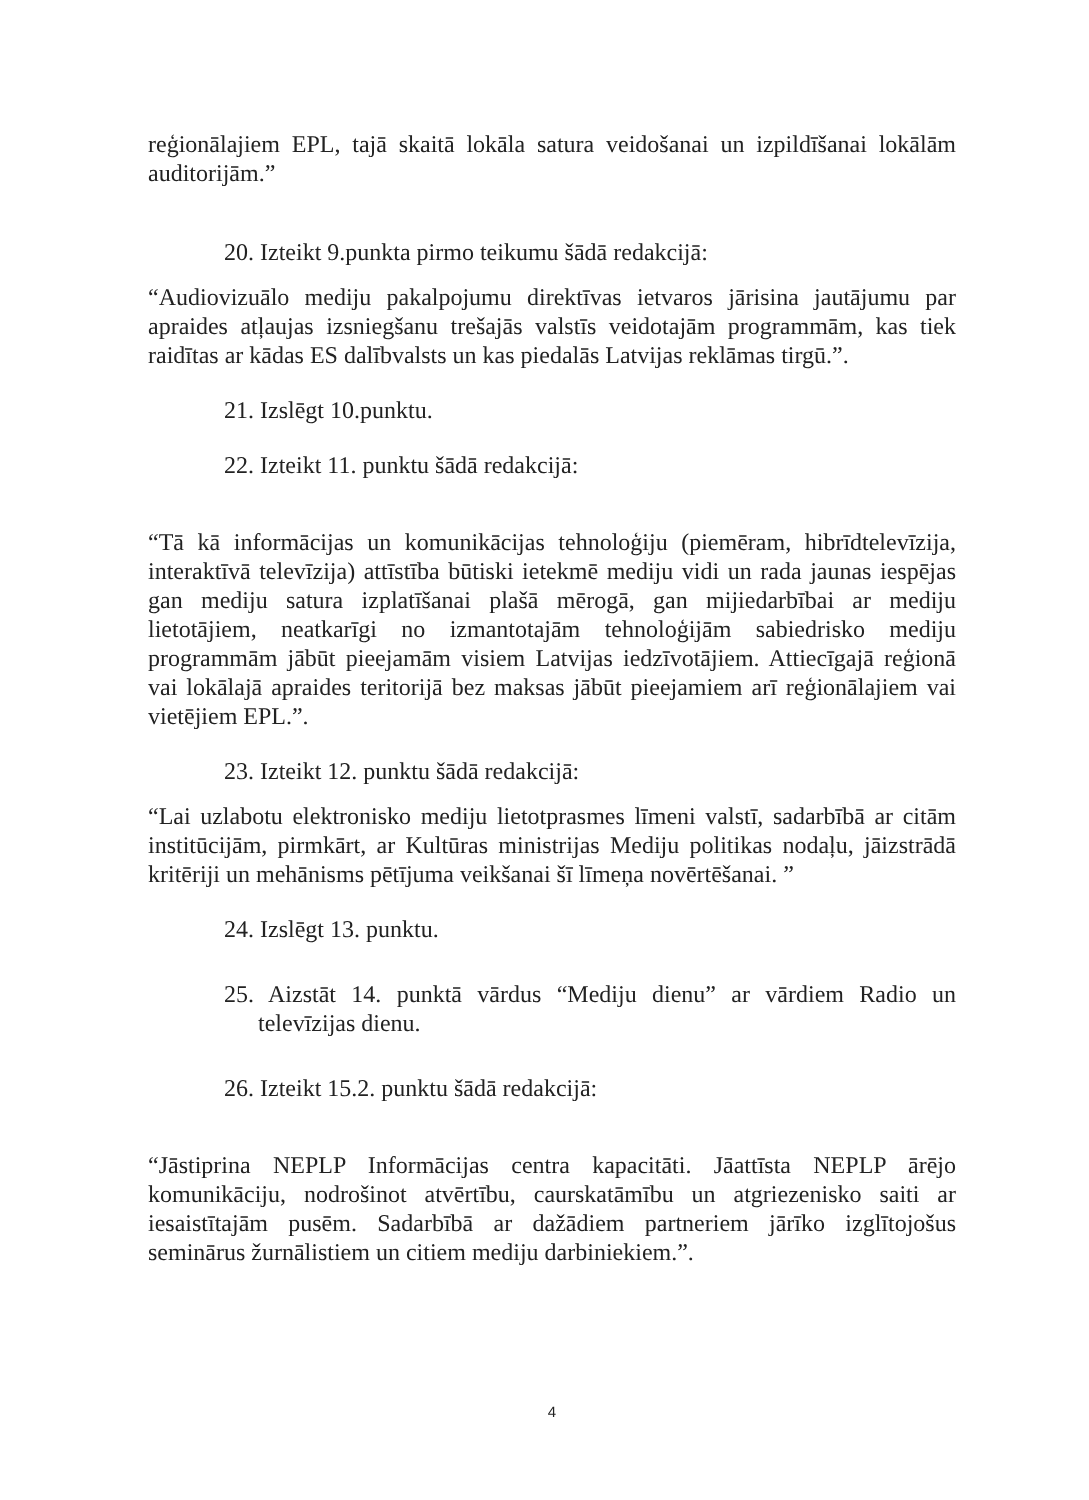reģionālajiem EPL, tajā skaitā lokāla satura veidošanai un izpildīšanai lokālām auditorijām.”
20. Izteikt 9.punkta pirmo teikumu šādā redakcijā:
“Audiovizuālo mediju pakalpojumu direktīvas ietvaros jārisina jautājumu par apraides atļaujas izsniegšanu trešajās valstīs veidotajām programmām, kas tiek raidītas ar kādas ES dalībvalsts un kas piedalās Latvijas reklāmas tirgū.”.
21. Izslēgt 10.punktu.
22. Izteikt 11. punktu šādā redakcijā:
“Tā kā informācijas un komunikācijas tehnoloģiju (piemēram, hibrīdtelevīzija, interaktīvā televīzija) attīstība būtiski ietekmē mediju vidi un rada jaunas iespējas gan mediju satura izplatīšanai plašā mērogā, gan mijiedarbībai ar mediju lietotājiem, neatkarīgi no izmantotajām tehnoloģijām sabiedrisko mediju programmām jābūt pieejamām visiem Latvijas iedzīvotājiem. Attiecīgajā reģionā vai lokālajā apraides teritorijā bez maksas jābūt pieejamiem arī reģionālajiem vai vietējiem EPL.”.
23. Izteikt 12. punktu šādā redakcijā:
“Lai uzlabotu elektronisko mediju lietotprasmes līmeni valstī, sadarbībā ar citām institūcijām, pirmkārt, ar Kultūras ministrijas Mediju politikas nodaļu, jāizstrādā kritēriji un mehānisms pētījuma veikšanai šī līmeņa novērtēšanai. ”
24. Izslēgt 13. punktu.
25. Aizstāt 14. punktā vārdus “Mediju dienu” ar vārdiem Radio un televīzijas dienu.
26. Izteikt 15.2. punktu šādā redakcijā:
“Jāstiprina NEPLP Informācijas centra kapacitāti. Jāattīsta NEPLP ārējo komunikāciju, nodrošinot atvērtību, caurskatāmību un atgriezenisko saiti ar iesaistītajām pusēm. Sadarbībā ar dažādiem partneriem jārīko izglītojošus seminārus žurnālistiem un citiem mediju darbiniekiem.”.
4